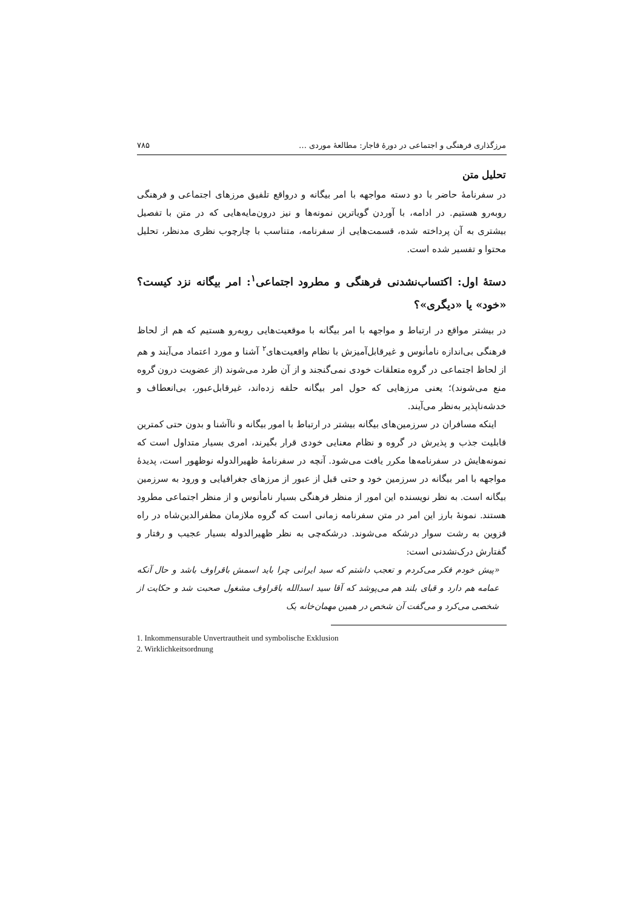مرزگذاری فرهنگی و اجتماعی در دورهٔ قاجار: مطالعهٔ موردی … ۷۸۵
تحلیل متن
در سفرنامهٔ حاضر با دو دسته مواجهه با امر بیگانه و درواقع تلفیق مرزهای اجتماعی و فرهنگی روبه‌رو هستیم. در ادامه، با آوردن گویاترین نمونه‌ها و نیز درون‌مایه‌هایی که در متن با تفصیل بیشتری به آن پرداخته شده، قسمت‌هایی از سفرنامه، متناسب با چارچوب نظری مدنظر، تحلیل محتوا و تفسیر شده است.
دستهٔ اول: اکتساب‌نشدنی فرهنگی و مطرود اجتماعی<sup>۱</sup>: امر بیگانه نزد کیست؟ «خود» یا «دیگری»؟
در بیشتر مواقع در ارتباط و مواجهه با امر بیگانه با موقعیت‌هایی روبه‌رو هستیم که هم از لحاظ فرهنگی بی‌اندازه نامأنوس و غیرقابل‌آمیزش با نظام واقعیت‌های<sup>۲</sup> آشنا و مورد اعتماد می‌آیند و هم از لحاظ اجتماعی در گروه متعلقات خودی نمی‌گنجند و از آن طرد می‌شوند (از عضویت درون گروه منع می‌شوند)؛ یعنی مرزهایی که حول امر بیگانه حلقه زده‌اند، غیرقابل‌عبور، بی‌انعطاف و خدشه‌ناپذیر به‌نظر می‌آیند.
اینکه مسافران در سرزمین‌های بیگانه بیشتر در ارتباط با امور بیگانه و ناآشنا و بدون حتی کمترین قابلیت جذب و پذیرش در گروه و نظام معنایی خودی قرار بگیرند، امری بسیار متداول است که نمونه‌هایش در سفرنامه‌ها مکرر یافت می‌شود. آنچه در سفرنامهٔ ظهیرالدوله نوظهور است، پدیدهٔ مواجهه با امر بیگانه در سرزمین خود و حتی قبل از عبور از مرزهای جغرافیایی و ورود به سرزمین بیگانه است. به نظر نویسنده این امور از منظر فرهنگی بسیار نامأنوس و از منظر اجتماعی مطرود هستند. نمونهٔ بارز این امر در متن سفرنامه زمانی است که گروه ملازمان مظفرالدین‌شاه در راه قزوین به رشت سوار درشکه می‌شوند. درشکه‌چی به نظر ظهیرالدوله بسیار عجیب و رفتار و گفتارش درک‌نشدنی است:
«پیش خودم فکر می‌کردم و تعجب داشتم که سید ایرانی چرا باید اسمش باقراوف باشد و حال آنکه عمامه هم دارد و قبای بلند هم می‌پوشد که آقا سید اسدالله باقراوف مشغول صحبت شد و حکایت از شخصی می‌کرد و می‌گفت آن شخص در همین مهمان‌خانه یک
1. Inkommensurable Unvertrautheit und symbolische Exklusion
2. Wirklichkeitsordnung